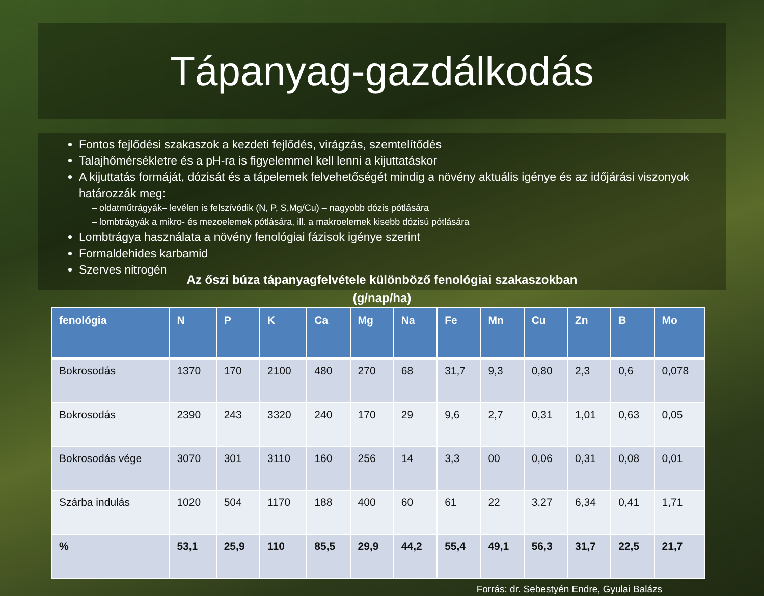Tápanyag-gazdálkodás
Fontos fejlődési szakaszok a kezdeti fejlődés, virágzás, szemtelítődés
Talajhőmérsékletre és a pH-ra is figyelemmel kell lenni a kijuttatáskor
A kijuttatás formáját, dózisát és a tápelemek felvehetőségét mindig a növény aktuális igénye és az időjárási viszonyok határozzák meg:
oldatműtrágyák– levélen is felszívódik (N, P, S,Mg/Cu) – nagyobb dózis pótlására
lombtrágyák a mikro- és mezoelemek pótlására, ill. a makroelemek kisebb dózisú pótlására
Lombtrágya használata a növény fenológiai fázisok igénye szerint
Formaldehides karbamid
Szerves nitrogén
Az őszi búza tápanyagfelvétele különböző fenológiai szakaszokban
(g/nap/ha)
| fenológia | N | P | K | Ca | Mg | Na | Fe | Mn | Cu | Zn | B | Mo |
| --- | --- | --- | --- | --- | --- | --- | --- | --- | --- | --- | --- | --- |
| Bokrosodás | 1370 | 170 | 2100 | 480 | 270 | 68 | 31,7 | 9,3 | 0,80 | 2,3 | 0,6 | 0,078 |
| Bokrosodás | 2390 | 243 | 3320 | 240 | 170 | 29 | 9,6 | 2,7 | 0,31 | 1,01 | 0,63 | 0,05 |
| Bokrosodás vége | 3070 | 301 | 3110 | 160 | 256 | 14 | 3,3 | 00 | 0,06 | 0,31 | 0,08 | 0,01 |
| Szárba indulás | 1020 | 504 | 1170 | 188 | 400 | 60 | 61 | 22 | 3.27 | 6,34 | 0,41 | 1,71 |
| % | 53,1 | 25,9 | 110 | 85,5 | 29,9 | 44,2 | 55,4 | 49,1 | 56,3 | 31,7 | 22,5 | 21,7 |
Forrás: dr. Sebestyén Endre, Gyulai Balázs